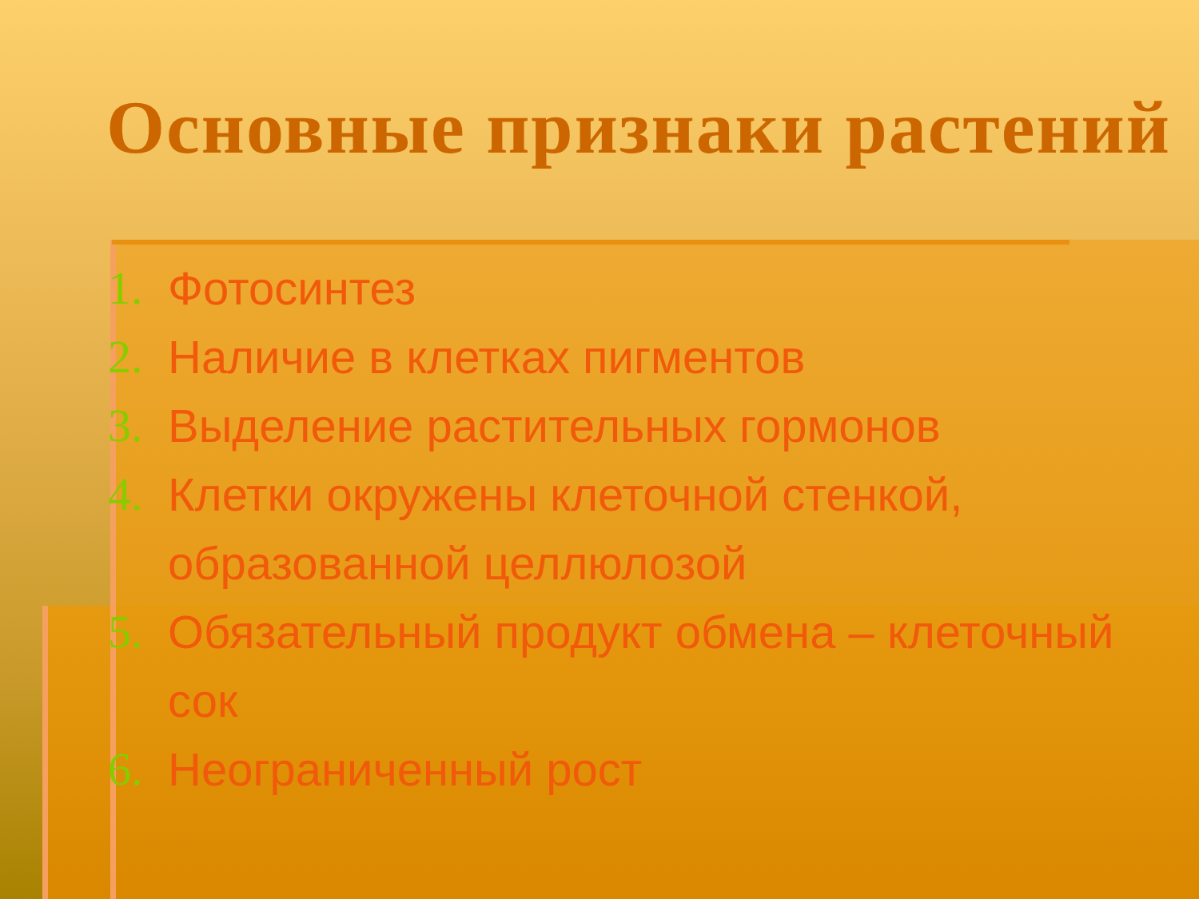Основные признаки растений
1. Фотосинтез
2. Наличие в клетках пигментов
3. Выделение растительных гормонов
4. Клетки окружены клеточной стенкой, образованной целлюлозой
5. Обязательный продукт обмена – клеточный сок
6. Неограниченный рост